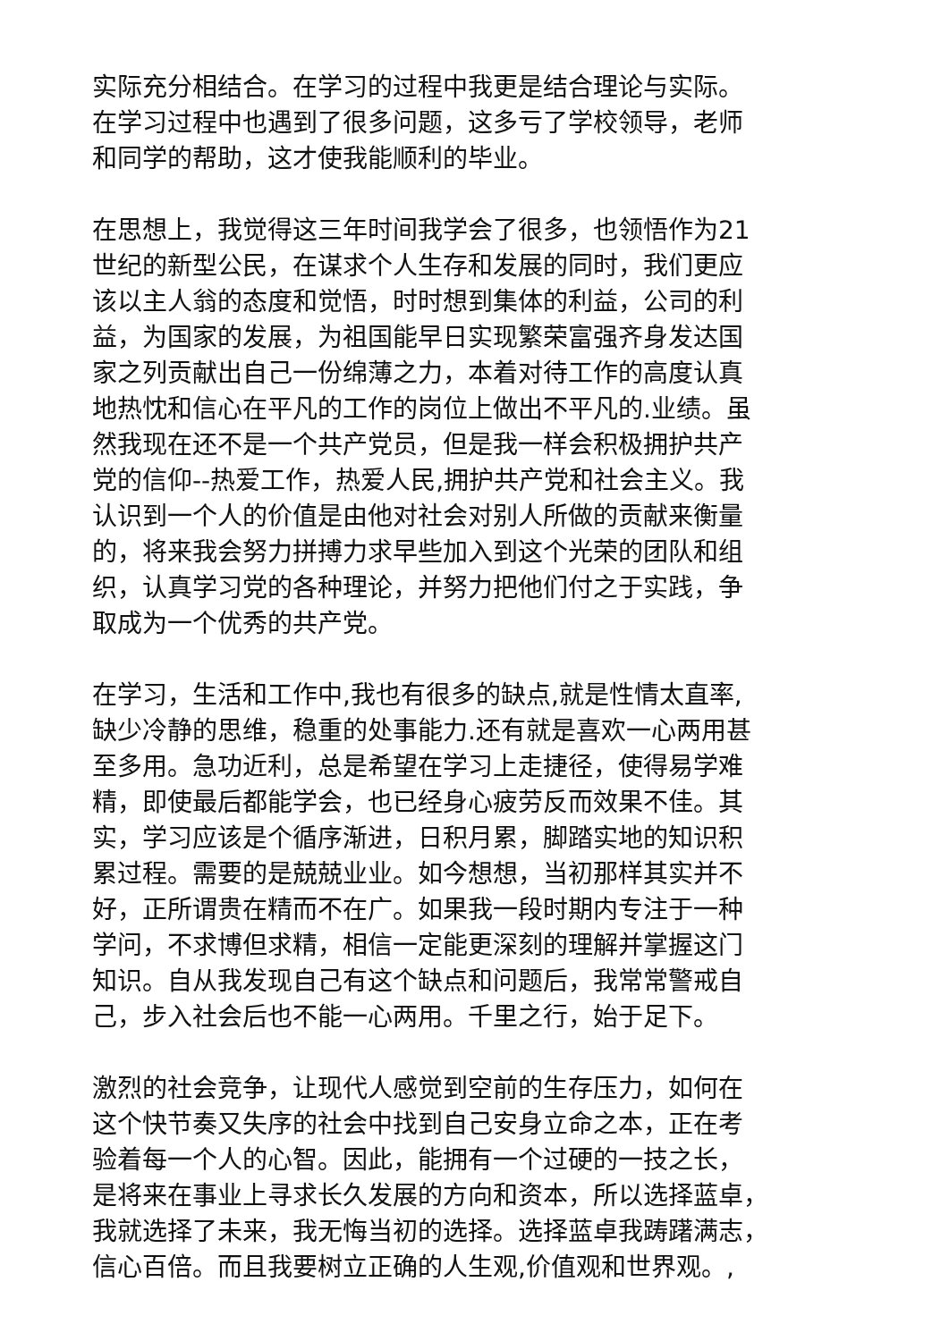实际充分相结合。在学习的过程中我更是结合理论与实际。
在学习过程中也遇到了很多问题，这多亏了学校领导，老师
和同学的帮助，这才使我能顺利的毕业。
在思想上，我觉得这三年时间我学会了很多，也领悟作为21
世纪的新型公民，在谋求个人生存和发展的同时，我们更应
该以主人翁的态度和觉悟，时时想到集体的利益，公司的利
益，为国家的发展，为祖国能早日实现繁荣富强齐身发达国
家之列贡献出自己一份绵薄之力，本着对待工作的高度认真
地热忱和信心在平凡的工作的岗位上做出不平凡的.业绩。虽
然我现在还不是一个共产党员，但是我一样会积极拥护共产
党的信仰--热爱工作，热爱人民,拥护共产党和社会主义。我
认识到一个人的价值是由他对社会对别人所做的贡献来衡量
的，将来我会努力拼搏力求早些加入到这个光荣的团队和组
织，认真学习党的各种理论，并努力把他们付之于实践，争
取成为一个优秀的共产党。
在学习，生活和工作中,我也有很多的缺点,就是性情太直率,
缺少冷静的思维，稳重的处事能力.还有就是喜欢一心两用甚
至多用。急功近利，总是希望在学习上走捷径，使得易学难
精，即使最后都能学会，也已经身心疲劳反而效果不佳。其
实，学习应该是个循序渐进，日积月累，脚踏实地的知识积
累过程。需要的是兢兢业业。如今想想，当初那样其实并不
好，正所谓贵在精而不在广。如果我一段时期内专注于一种
学问，不求博但求精，相信一定能更深刻的理解并掌握这门
知识。自从我发现自己有这个缺点和问题后，我常常警戒自
己，步入社会后也不能一心两用。千里之行，始于足下。
激烈的社会竞争，让现代人感觉到空前的生存压力，如何在
这个快节奏又失序的社会中找到自己安身立命之本，正在考
验着每一个人的心智。因此，能拥有一个过硬的一技之长，
是将来在事业上寻求长久发展的方向和资本，所以选择蓝卓，
我就选择了未来，我无悔当初的选择。选择蓝卓我踌躇满志，
信心百倍。而且我要树立正确的人生观,价值观和世界观。,